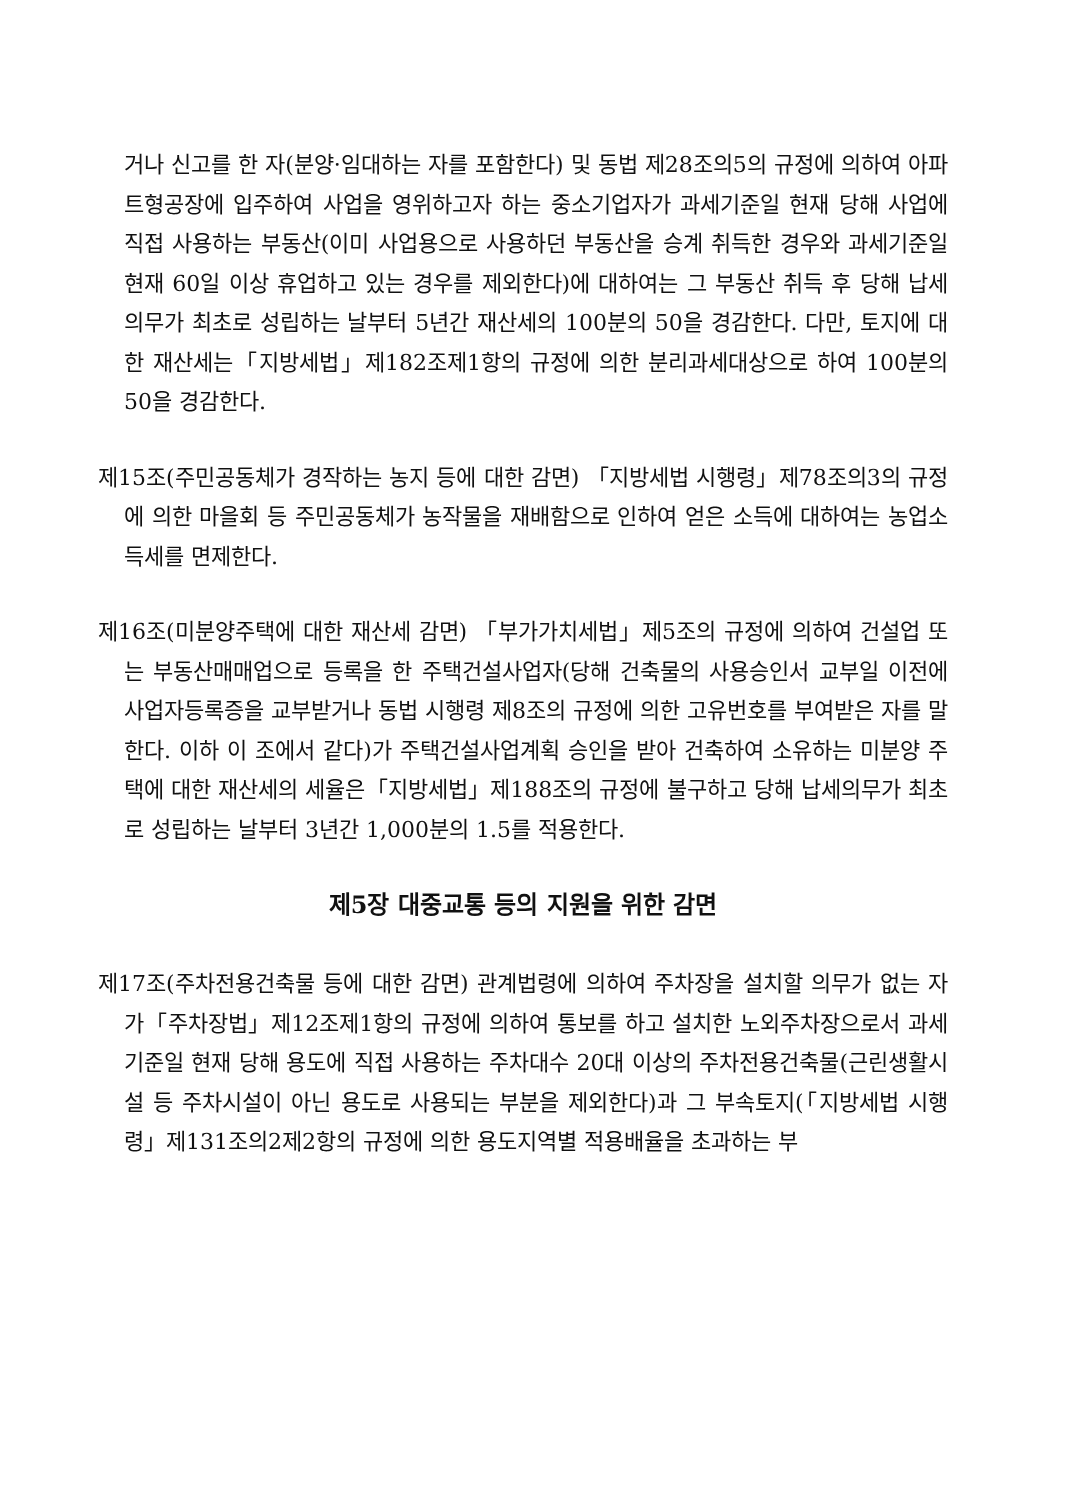거나 신고를 한 자(분양·임대하는 자를 포함한다) 및 동법 제28조의5의 규정에 의하여 아파트형공장에 입주하여 사업을 영위하고자 하는 중소기업자가 과세기준일 현재 당해 사업에 직접 사용하는 부동산(이미 사업용으로 사용하던 부동산을 승계 취득한 경우와 과세기준일 현재 60일 이상 휴업하고 있는 경우를 제외한다)에 대하여는 그 부동산 취득 후 당해 납세의무가 최초로 성립하는 날부터 5년간 재산세의 100분의 50을 경감한다. 다만, 토지에 대한 재산세는「지방세법」제182조제1항의 규정에 의한 분리과세대상으로 하여 100분의 50을 경감한다.
제15조(주민공동체가 경작하는 농지 등에 대한 감면) 「지방세법 시행령」제78조의3의 규정에 의한 마을회 등 주민공동체가 농작물을 재배함으로 인하여 얻은 소득에 대하여는 농업소득세를 면제한다.
제16조(미분양주택에 대한 재산세 감면) 「부가가치세법」제5조의 규정에 의하여 건설업 또는 부동산매매업으로 등록을 한 주택건설사업자(당해 건축물의 사용승인서 교부일 이전에 사업자등록증을 교부받거나 동법 시행령 제8조의 규정에 의한 고유번호를 부여받은 자를 말한다. 이하 이 조에서 같다)가 주택건설사업계획 승인을 받아 건축하여 소유하는 미분양 주택에 대한 재산세의 세율은「지방세법」제188조의 규정에 불구하고 당해 납세의무가 최초로 성립하는 날부터 3년간 1,000분의 1.5를 적용한다.
제5장 대중교통 등의 지원을 위한 감면
제17조(주차전용건축물 등에 대한 감면) 관계법령에 의하여 주차장을 설치할 의무가 없는 자가「주차장법」제12조제1항의 규정에 의하여 통보를 하고 설치한 노외주차장으로서 과세기준일 현재 당해 용도에 직접 사용하는 주차대수 20대 이상의 주차전용건축물(근린생활시설 등 주차시설이 아닌 용도로 사용되는 부분을 제외한다)과 그 부속토지(「지방세법 시행령」제131조의2제2항의 규정에 의한 용도지역별 적용배율을 초과하는 부